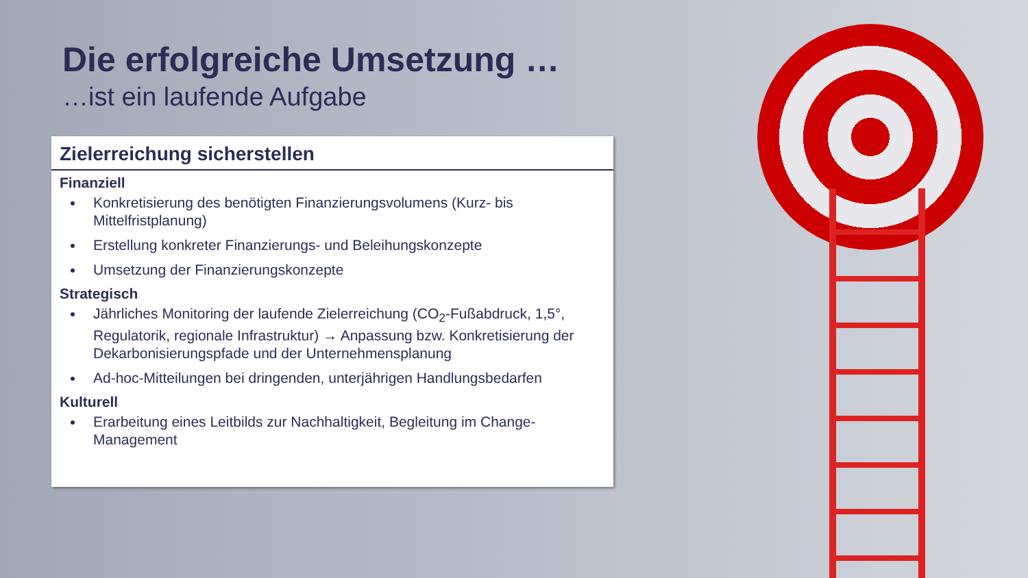Die erfolgreiche Umsetzung …
…ist ein laufende Aufgabe
Zielerreichung sicherstellen
Finanziell
Konkretisierung des benötigten Finanzierungsvolumens (Kurz- bis Mittelfristplanung)
Erstellung konkreter Finanzierungs- und Beleihungskonzepte
Umsetzung der Finanzierungskonzepte
Strategisch
Jährliches Monitoring der laufende Zielerreichung (CO<sub>2</sub>-Fußabdruck, 1,5°, Regulatorik, regionale Infrastruktur) → Anpassung bzw. Konkretisierung der Dekarbonisierungspfade und der Unternehmensplanung
Ad-hoc-Mitteilungen bei dringenden, unterjährigen Handlungsbedarfen
Kulturell
Erarbeitung eines Leitbilds zur Nachhaltigkeit, Begleitung im Change-Management